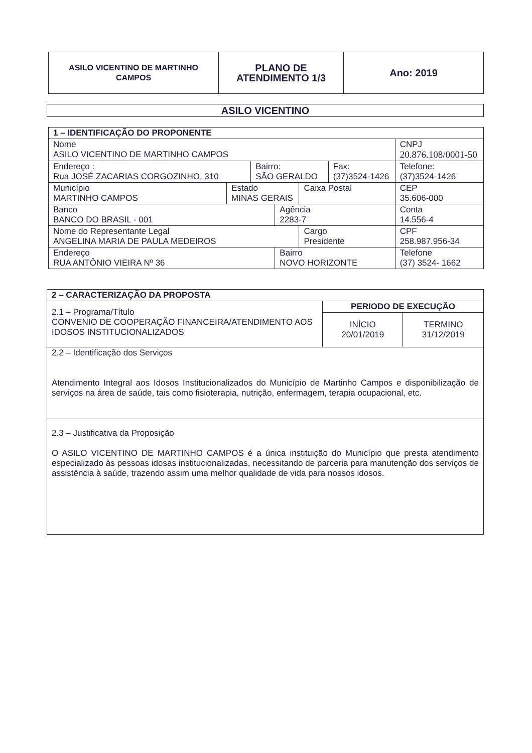| ASILO VICENTINO DE MARTINHO CAMPOS | PLANO DE ATENDIMENTO 1/3 | Ano: 2019 |
ASILO VICENTINO
| 1 – IDENTIFICAÇÃO DO PROPONENTE | | | | | | | |
| --- | --- | --- | --- | --- | --- | --- | --- |
| Nome ASILO VICENTINO DE MARTINHO CAMPOS | | | | | | CNPJ 20.876.108/0001-50 | |
| Endereço : Rua JOSÉ ZACARIAS CORGOZINHO, 310 | | Bairro: SÃO GERALDO | | | Fax: (37)3524-1426 | | Telefone: (37)3524-1426 |
| Município MARTINHO CAMPOS | Estado MINAS GERAIS | | | Caixa Postal | | CEP 35.606-000 | |
| Banco BANCO DO BRASIL - 001 | | | Agência 2283-7 | | | Conta 14.556-4 | |
| Nome do Representante Legal ANGELINA MARIA DE PAULA MEDEIROS | | | | Cargo Presidente | | CPF 258.987.956-34 | |
| Endereço RUA ANTÔNIO VIEIRA Nº 36 | | | Bairro NOVO HORIZONTE | | | Telefone (37) 3524- 1662 | |
| 2 – CARACTERIZAÇÃO DA PROPOSTA | | |
| --- | --- | --- |
| 2.1 – Programa/Título CONVENIO DE COOPERAÇÃO FINANCEIRA/ATENDIMENTO AOS IDOSOS INSTITUCIONALIZADOS | PERIODO DE EXECUÇÃO | |
| | INÍCIO 20/01/2019 | TERMINO 31/12/2019 |
| 2.2 – Identificação dos Serviços Atendimento Integral aos Idosos Institucionalizados do Município de Martinho Campos e disponibilização de serviços na área de saúde, tais como fisioterapia, nutrição, enfermagem, terapia ocupacional, etc. | | |
| 2.3 – Justificativa da Proposição O ASILO VICENTINO DE MARTINHO CAMPOS é a única instituição do Município que presta atendimento especializado às pessoas idosas institucionalizadas, necessitando de parceria para manutenção dos serviços de assistência à saúde, trazendo assim uma melhor qualidade de vida para nossos idosos. | | |